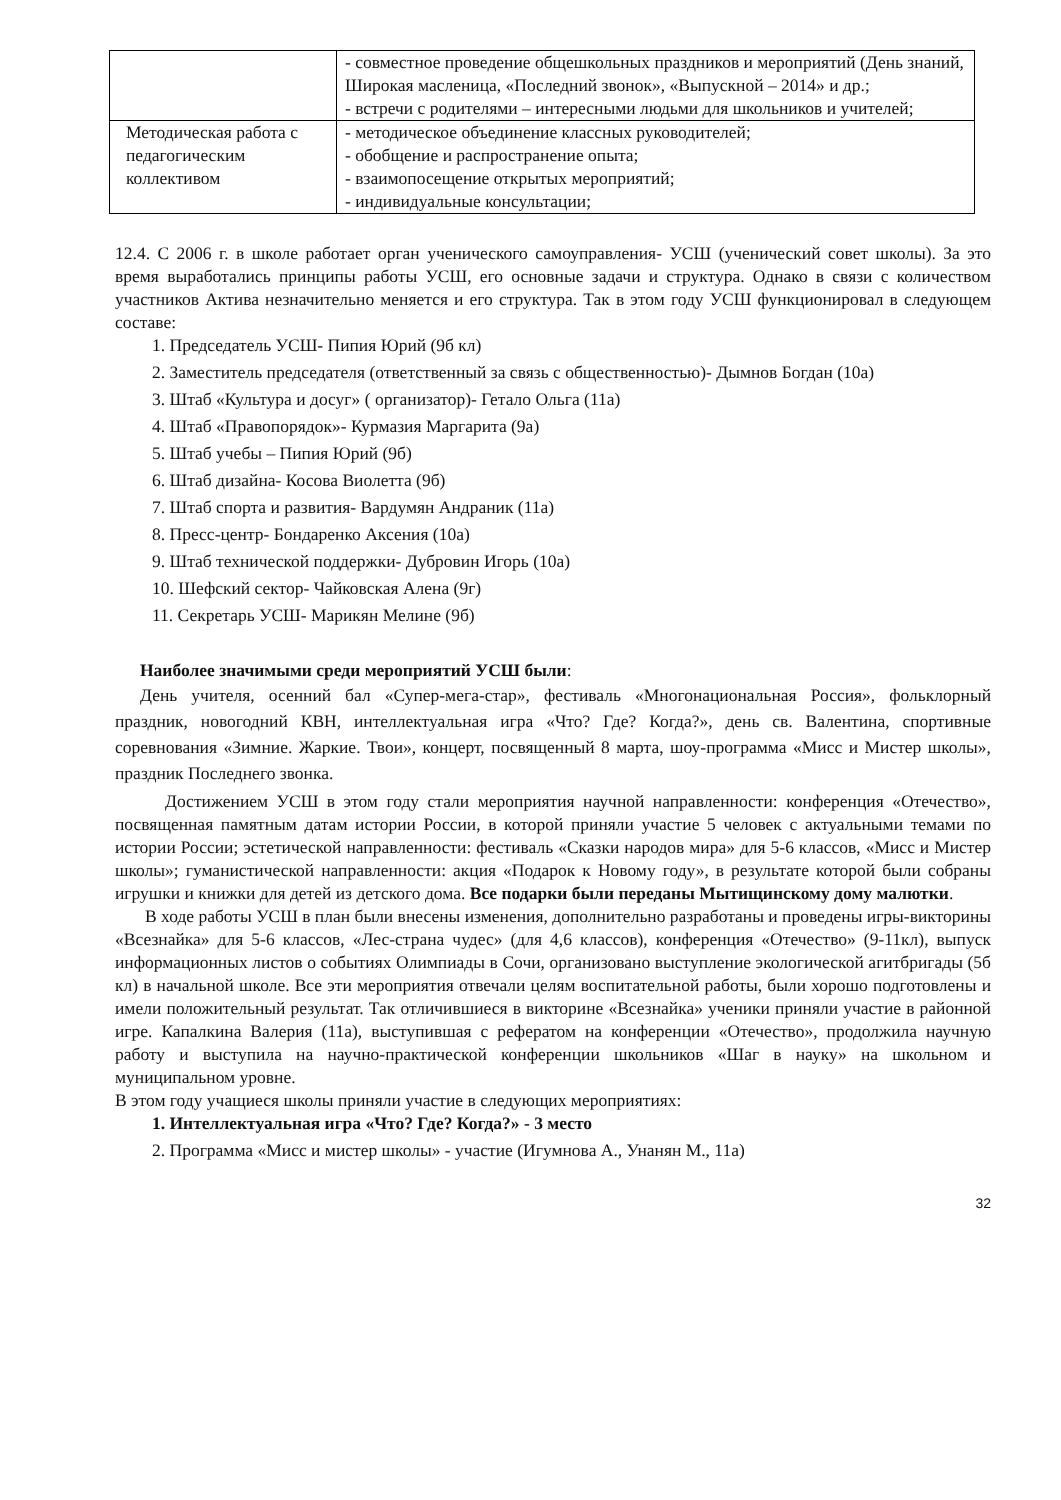| | - совместное проведение общешкольных праздников и мероприятий (День знаний, Широкая масленица, «Последний звонок», «Выпускной – 2014» и др.; - встречи с родителями – интересными людьми для школьников и учителей; |
| Методическая работа с педагогическим коллективом | - методическое объединение классных руководителей; - обобщение и распространение опыта; - взаимопосещение открытых мероприятий; - индивидуальные консультации; |
12.4. С 2006 г. в школе работает орган ученического самоуправления- УСШ (ученический совет школы). За это время выработались принципы работы УСШ, его основные задачи и структура. Однако в связи с количеством участников Актива незначительно меняется и его структура. Так в этом году УСШ функционировал в следующем составе:
1. Председатель УСШ- Пипия Юрий (9б кл)
2. Заместитель председателя (ответственный за связь с общественностью)- Дымнов Богдан (10а)
3. Штаб «Культура и досуг» ( организатор)- Гетало Ольга (11а)
4. Штаб «Правопорядок»- Курмазия Маргарита (9а)
5. Штаб учебы – Пипия Юрий (9б)
6. Штаб дизайна- Косова Виолетта (9б)
7. Штаб спорта и развития- Вардумян Андраник (11а)
8. Пресс-центр- Бондаренко Аксения (10а)
9. Штаб технической поддержки- Дубровин Игорь (10а)
10. Шефский сектор- Чайковская Алена (9г)
11. Секретарь УСШ- Марикян Мелине (9б)
Наиболее значимыми среди мероприятий УСШ были:
День учителя, осенний бал «Супер-мега-стар», фестиваль «Многонациональная Россия», фольклорный праздник, новогодний КВН, интеллектуальная игра «Что? Где? Когда?», день св. Валентина, спортивные соревнования «Зимние. Жаркие. Твои», концерт, посвященный 8 марта, шоу-программа «Мисс и Мистер школы», праздник Последнего звонка.
Достижением УСШ в этом году стали мероприятия научной направленности: конференция «Отечество», посвященная памятным датам истории России, в которой приняли участие 5 человек с актуальными темами по истории России; эстетической направленности: фестиваль «Сказки народов мира» для 5-6 классов, «Мисс и Мистер школы»; гуманистической направленности: акция «Подарок к Новому году», в результате которой были собраны игрушки и книжки для детей из детского дома. Все подарки были переданы Мытищинскому дому малютки.
В ходе работы УСШ в план были внесены изменения, дополнительно разработаны и проведены игры-викторины «Всезнайка» для 5-6 классов, «Лес-страна чудес» (для 4,6 классов), конференция «Отечество» (9-11кл), выпуск информационных листов о событиях Олимпиады в Сочи, организовано выступление экологической агитбригады (5б кл) в начальной школе. Все эти мероприятия отвечали целям воспитательной работы, были хорошо подготовлены и имели положительный результат. Так отличившиеся в викторине «Всезнайка» ученики приняли участие в районной игре. Капалкина Валерия (11а), выступившая с рефератом на конференции «Отечество», продолжила научную работу и выступила на научно-практической конференции школьников «Шаг в науку» на школьном и муниципальном уровне.
В этом году учащиеся школы приняли участие в следующих мероприятиях:
1. Интеллектуальная игра «Что? Где? Когда?» - 3 место
2. Программа «Мисс и мистер школы» - участие (Игумнова А., Унанян М., 11а)
32